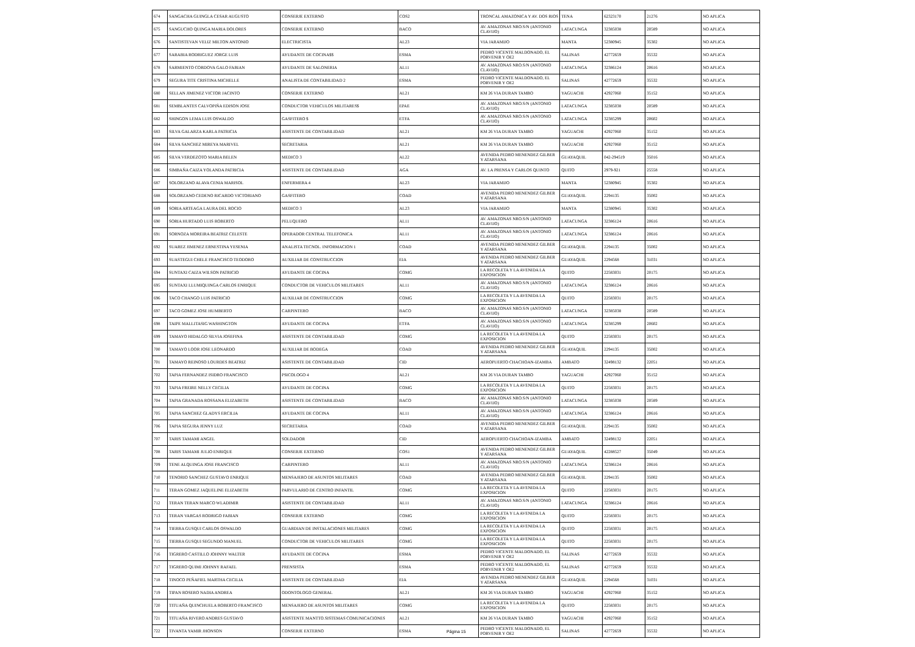| 674 | SANGACHA GUINGLA CESAR AUGUSTO | CONSERJE EXTERNO | COS2 | TRONCAL AMAZONICA Y AV. DOS RIOS | TENA | 62323170 | 21276 | NO APLICA |
| 675 | SANGUCHO QUINGA MARIA DOLORES | CONSERJE EXTERNO | BACO | AV. AMAZONAS NRO.S/N (ANTONIO CLAVIJO) | LATACUNGA | 32385038 | 20589 | NO APLICA |
| 676 | SANTISTEVAN VELIZ MILTON ANTONIO | ELECTRICISTA | AL23 | VIA JARAMIJO | MANTA | 52380945 | 35302 | NO APLICA |
| 677 | SARABIA RODRIGUEZ JORGE LUIS | AYUDANTE DE COCINA$$ | ESMA | PEDRO VICENTE MALDONADO, EL PORVENIR Y OE2 | SALINAS | 42772659 | 35532 | NO APLICA |
| 678 | SARMIENTO CORDOVA GALO FABIAN | AYUDANTE DE SALONERIA | AL11 | AV. AMAZONAS NRO.S/N (ANTONIO CLAVIJO) | LATACUNGA | 32386124 | 20616 | NO APLICA |
| 679 | SEGURA TITE CRISTINA MICHELLE | ANALISTA DE CONTABILIDAD 2 | ESMA | PEDRO VICENTE MALDONADO, EL PORVENIR Y OE2 | SALINAS | 42772659 | 35532 | NO APLICA |
| 680 | SELLAN JIMENEZ VICTOR JACINTO | CONSERJE EXTERNO | AL21 | KM 26 VIA DURAN TAMBO | YAGUACHI | 42927060 | 35152 | NO APLICA |
| 681 | SEMBLANTES CALVOPIÑA EDISON JOSE | CONDUCTOR VEHICULOS MILITARES$ | EPAE | AV. AMAZONAS NRO.S/N (ANTONIO CLAVIJO) | LATACUNGA | 32385038 | 20589 | NO APLICA |
| 682 | SHINGON LEMA LUIS OSWALDO | GASFITERO $ | ETFA | AV. AMAZONAS NRO.S/N (ANTONIO CLAVIJO) | LATACUNGA | 32385299 | 20602 | NO APLICA |
| 683 | SILVA GALARZA KARLA PATRICIA | ASISTENTE DE CONTABILIDAD | AL21 | KM 26 VIA DURAN TAMBO | YAGUACHI | 42927060 | 35152 | NO APLICA |
| 684 | SILVA SANCHEZ MIREYA MARIVEL | SECRETARIA | AL21 | KM 26 VIA DURAN TAMBO | YAGUACHI | 42927060 | 35152 | NO APLICA |
| 685 | SILVA VERDEZOTO MARIA BELEN | MEDICO 3 | AL22 | AVENIDA PEDRO MENENDEZ GILBER Y ATARSANA | GUAYAQUIL | 042-294519 | 35016 | NO APLICA |
| 686 | SIMBAÑA CAIZA YOLANDA PATRICIA | ASISTENTE DE CONTABILIDAD | AGA | AV. LA PRENSA Y CARLOS QUINTO | QUITO | 2979-921 | 25558 | NO APLICA |
| 687 | SOLORZANO ALAVA CENIA MARISOL | ENFERMERA 4 | AL23 | VIA JARAMIJO | MANTA | 52380945 | 35302 | NO APLICA |
| 688 | SOLORZANO CEDENO RICARDO VICTORIANO | GASFITERO | COAD | AVENIDA PEDRO MENENDEZ GILBER Y ATARSANA | GUAYAQUIL | 2294135 | 35002 | NO APLICA |
| 689 | SORIA ARTEAGA LAURA DEL ROCIO | MEDICO 3 | AL23 | VIA JARAMIJO | MANTA | 52380945 | 35302 | NO APLICA |
| 690 | SORIA HURTADO LUIS ROBERTO | PELUQUERO | AL11 | AV. AMAZONAS NRO.S/N (ANTONIO CLAVIJO) | LATACUNGA | 32386124 | 20616 | NO APLICA |
| 691 | SORNOZA MOREIRA BEATRIZ CELESTE | OPERADOR CENTRAL TELEFONICA | AL11 | AV. AMAZONAS NRO.S/N (ANTONIO CLAVIJO) | LATACUNGA | 32386124 | 20616 | NO APLICA |
| 692 | SUAREZ JIMENEZ ERNESTINA YESENIA | ANALISTA TECNOL. INFORMACION 1 | COAD | AVENIDA PEDRO MENENDEZ GILBER Y ATARSANA | GUAYAQUIL | 2294135 | 35002 | NO APLICA |
| 693 | SUASTEGUI CHELE FRANCISCO TEODORO | AUXILIAR DE CONSTRUCCION | EIA | AVENIDA PEDRO MENENDEZ GILBER Y ATARSANA | GUAYAQUIL | 2294568 | 31031 | NO APLICA |
| 694 | SUNTAXI CAIZA WILSON PATRICIO | AYUDANTE DE COCINA | COMG | LA RECOLETA Y LA AVENIDA LA EXPOSICION | QUITO | 22583031 | 20175 | NO APLICA |
| 695 | SUNTAXI LLUMIQUINGA CARLOS ENRIQUE | CONDUCTOR DE VEHICULOS MILITARES | AL11 | AV. AMAZONAS NRO.S/N (ANTONIO CLAVIJO) | LATACUNGA | 32386124 | 20616 | NO APLICA |
| 696 | TACO CHANGO LUIS PATRICIO | AUXILIAR DE CONSTRUCCION | COMG | LA RECOLETA Y LA AVENIDA LA EXPOSICION | QUITO | 22583031 | 20175 | NO APLICA |
| 697 | TACO GOMEZ JOSE HUMBERTO | CARPINTERO | BACO | AV. AMAZONAS NRO.S/N (ANTONIO CLAVIJO) | LATACUNGA | 32385038 | 20589 | NO APLICA |
| 698 | TAIPE MALLITASIG WASHINGTON | AYUDANTE DE COCINA | ETFA | AV. AMAZONAS NRO.S/N (ANTONIO CLAVIJO) | LATACUNGA | 32385299 | 20602 | NO APLICA |
| 699 | TAMAYO HIDALGO SILVIA JOSEFINA | ASISTENTE DE CONTABILIDAD | COMG | LA RECOLETA Y LA AVENIDA LA EXPOSICION | QUITO | 22583031 | 20175 | NO APLICA |
| 700 | TAMAYO LOOR JOSE LEONARDO | AUXILIAR DE BODEGA | COAD | AVENIDA PEDRO MENENDEZ GILBER Y ATARSANA | GUAYAQUIL | 2294135 | 35002 | NO APLICA |
| 701 | TAMAYO REINOSO LOURDES BEATRIZ | ASISTENTE DE CONTABILIDAD | CID | AEROPUERTO CHACHOAN-IZAMBA | AMBATO | 32498132 | 22051 | NO APLICA |
| 702 | TAPIA FERNANDEZ ISIDRO FRANCISCO | PSICOLOGO 4 | AL21 | KM 26 VIA DURAN TAMBO | YAGUACHI | 42927060 | 35152 | NO APLICA |
| 703 | TAPIA FREIRE NELLY CECILIA | AYUDANTE DE COCINA | COMG | LA RECOLETA Y LA AVENIDA LA EXPOSICION | QUITO | 22583031 | 20175 | NO APLICA |
| 704 | TAPIA GRANADA ROSSANA ELIZABETH | ASISTENTE DE CONTABILIDAD | BACO | AV. AMAZONAS NRO.S/N (ANTONIO CLAVIJO) | LATACUNGA | 32385038 | 20589 | NO APLICA |
| 705 | TAPIA SANCHEZ GLADYS ERCILIA | AYUDANTE DE COCINA | AL11 | AV. AMAZONAS NRO.S/N (ANTONIO CLAVIJO) | LATACUNGA | 32386124 | 20616 | NO APLICA |
| 706 | TAPIA SEGURA JENNY LUZ | SECRETARIA | COAD | AVENIDA PEDRO MENENDEZ GILBER Y ATARSANA | GUAYAQUIL | 2294135 | 35002 | NO APLICA |
| 707 | TARIS TAMAMI ANGEL | SOLDADOR | CID | AEROPUERTO CHACHOAN-IZAMBA | AMBATO | 32498132 | 22051 | NO APLICA |
| 708 | TARIS TAMAMI JULIO ENRIQUE | CONSERJE EXTERNO | COS1 | AVENIDA PEDRO MENENDEZ GILBER Y ATARSANA | GUAYAQUIL | 42288527 | 35049 | NO APLICA |
| 709 | TENE ALQUINGA JOSE FRANCISCO | CARPINTERO | AL11 | AV. AMAZONAS NRO.S/N (ANTONIO CLAVIJO) | LATACUNGA | 32386124 | 20616 | NO APLICA |
| 710 | TENORIO SANCHEZ GUSTAVO ENRIQUE | MENSAJERO DE ASUNTOS MILITARES | COAD | AVENIDA PEDRO MENENDEZ GILBER Y ATARSANA | GUAYAQUIL | 2294135 | 35002 | NO APLICA |
| 711 | TERAN GOMEZ JAQUELINE ELIZABETH | PARVULARIO DE CENTRO INFANTIL | COMG | LA RECOLETA Y LA AVENIDA LA EXPOSICION | QUITO | 22583031 | 20175 | NO APLICA |
| 712 | TERAN TERAN MARCO WLADIMIR | ASISTENTE DE CONTABILIDAD | AL11 | AV. AMAZONAS NRO.S/N (ANTONIO CLAVIJO) | LATACUNGA | 32386124 | 20616 | NO APLICA |
| 713 | TERAN VARGAS RODRIGO FABIAN | CONSERJE EXTERNO | COMG | LA RECOLETA Y LA AVENIDA LA EXPOSICION | QUITO | 22583031 | 20175 | NO APLICA |
| 714 | TIERRA GUSQUI CARLOS OSWALDO | GUARDIAN DE INSTALACIONES MILITARES | COMG | LA RECOLETA Y LA AVENIDA LA EXPOSICION | QUITO | 22583031 | 20175 | NO APLICA |
| 715 | TIERRA GUSQUI SEGUNDO MANUEL | CONDUCTOR DE VEHICULOS MILITARES | COMG | LA RECOLETA Y LA AVENIDA LA EXPOSICION | QUITO | 22583031 | 20175 | NO APLICA |
| 716 | TIGRERO CASTILLO JOHNNY WALTER | AYUDANTE DE COCINA | ESMA | PEDRO VICENTE MALDONADO, EL PORVENIR Y OE2 | SALINAS | 42772659 | 35532 | NO APLICA |
| 717 | TIGRERO QUIMI JOHNNY RAFAEL | PRENSISTA | ESMA | PEDRO VICENTE MALDONADO, EL PORVENIR Y OE2 | SALINAS | 42772659 | 35532 | NO APLICA |
| 718 | TINOCO PEÑAFIEL MARTHA CECILIA | ASISTENTE DE CONTABILIDAD | EIA | AVENIDA PEDRO MENENDEZ GILBER Y ATARSANA | GUAYAQUIL | 2294568 | 31031 | NO APLICA |
| 719 | TIPAN ROSERO NADIA ANDREA | ODONTOLOGO GENERAL | AL21 | KM 26 VIA DURAN TAMBO | YAGUACHI | 42927060 | 35152 | NO APLICA |
| 720 | TITUAÑA QUINCHUELA ROBERTO FRANCISCO | MENSAJERO DE ASUNTOS MILITARES | COMG | LA RECOLETA Y LA AVENIDA LA EXPOSICION | QUITO | 22583031 | 20175 | NO APLICA |
| 721 | TITUAÑA RIVERO ANDRES GUSTAVO | ASISTENTE MANTTO.SISTEMAS COMUNICACIONES | AL21 | KM 26 VIA DURAN TAMBO | YAGUACHI | 42927060 | 35152 | NO APLICA |
| 722 | TIVANTA YAMIR JHONSON | CONSERJE EXTERNO | ESMA | PEDRO VICENTE MALDONADO, EL PORVENIR Y OE2 | SALINAS | 42772659 | 35532 | NO APLICA |
Página 15